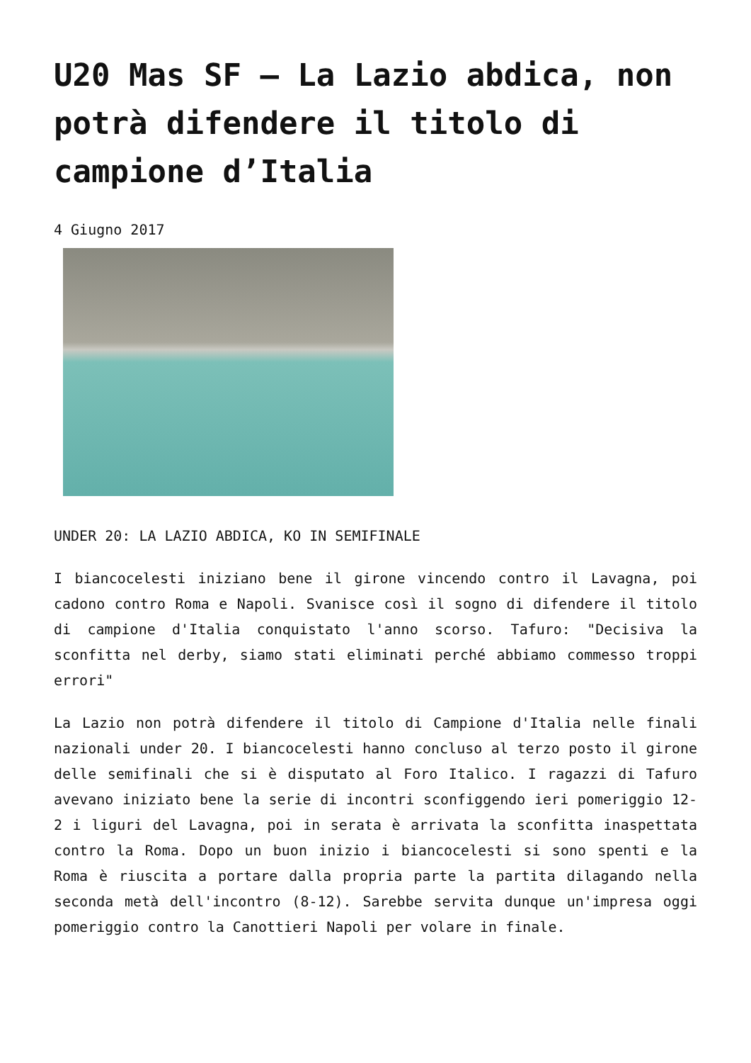U20 Mas SF – La Lazio abdica, non potrà difendere il titolo di campione d’Italia
4 Giugno 2017
UNDER 20: LA LAZIO ABDICA, KO IN SEMIFINALE
I biancocelesti iniziano bene il girone vincendo contro il Lavagna, poi cadono contro Roma e Napoli. Svanisce così il sogno di difendere il titolo di campione d'Italia conquistato l'anno scorso. Tafuro: "Decisiva la sconfitta nel derby, siamo stati eliminati perché abbiamo commesso troppi errori"
La Lazio non potrà difendere il titolo di Campione d'Italia nelle finali nazionali under 20. I biancocelesti hanno concluso al terzo posto il girone delle semifinali che si è disputato al Foro Italico. I ragazzi di Tafuro avevano iniziato bene la serie di incontri sconfiggendo ieri pomeriggio 12-2 i liguri del Lavagna, poi in serata è arrivata la sconfitta inaspettata contro la Roma. Dopo un buon inizio i biancocelesti si sono spenti e la Roma è riuscita a portare dalla propria parte la partita dilagando nella seconda metà dell'incontro (8-12). Sarebbe servita dunque un'impresa oggi pomeriggio contro la Canottieri Napoli per volare in finale.